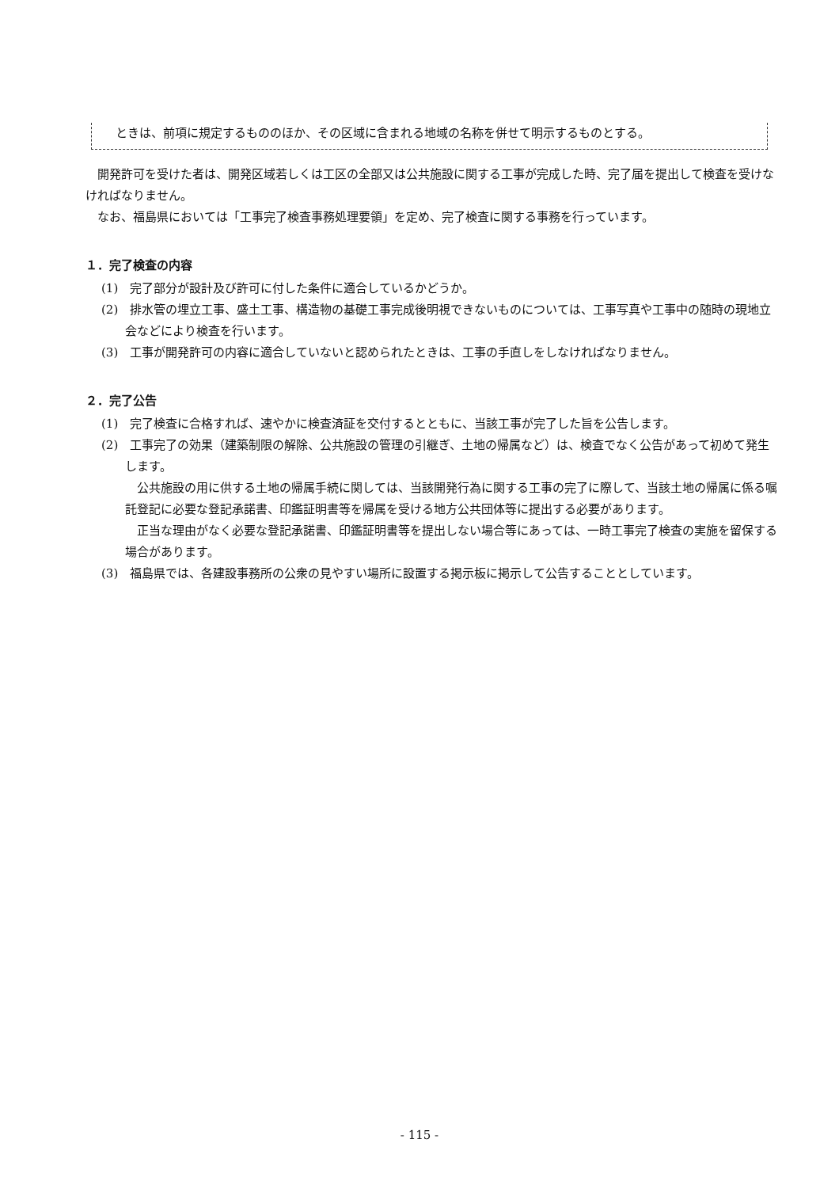ときは、前項に規定するもののほか、その区域に含まれる地域の名称を併せて明示するものとする。
開発許可を受けた者は、開発区域若しくは工区の全部又は公共施設に関する工事が完成した時、完了届を提出して検査を受けなければなりません。
なお、福島県においては「工事完了検査事務処理要領」を定め、完了検査に関する事務を行っています。
１．完了検査の内容
(1)　完了部分が設計及び許可に付した条件に適合しているかどうか。
(2)　排水管の埋立工事、盛土工事、構造物の基礎工事完成後明視できないものについては、工事写真や工事中の随時の現地立会などにより検査を行います。
(3)　工事が開発許可の内容に適合していないと認められたときは、工事の手直しをしなければなりません。
２．完了公告
(1)　完了検査に合格すれば、速やかに検査済証を交付するとともに、当該工事が完了した旨を公告します。
(2)　工事完了の効果（建築制限の解除、公共施設の管理の引継ぎ、土地の帰属など）は、検査でなく公告があって初めて発生します。
公共施設の用に供する土地の帰属手続に関しては、当該開発行為に関する工事の完了に際して、当該土地の帰属に係る嘱託登記に必要な登記承諾書、印鑑証明書等を帰属を受ける地方公共団体等に提出する必要があります。
正当な理由がなく必要な登記承諾書、印鑑証明書等を提出しない場合等にあっては、一時工事完了検査の実施を留保する場合があります。
(3)　福島県では、各建設事務所の公衆の見やすい場所に設置する掲示板に掲示して公告することとしています。
- 115 -